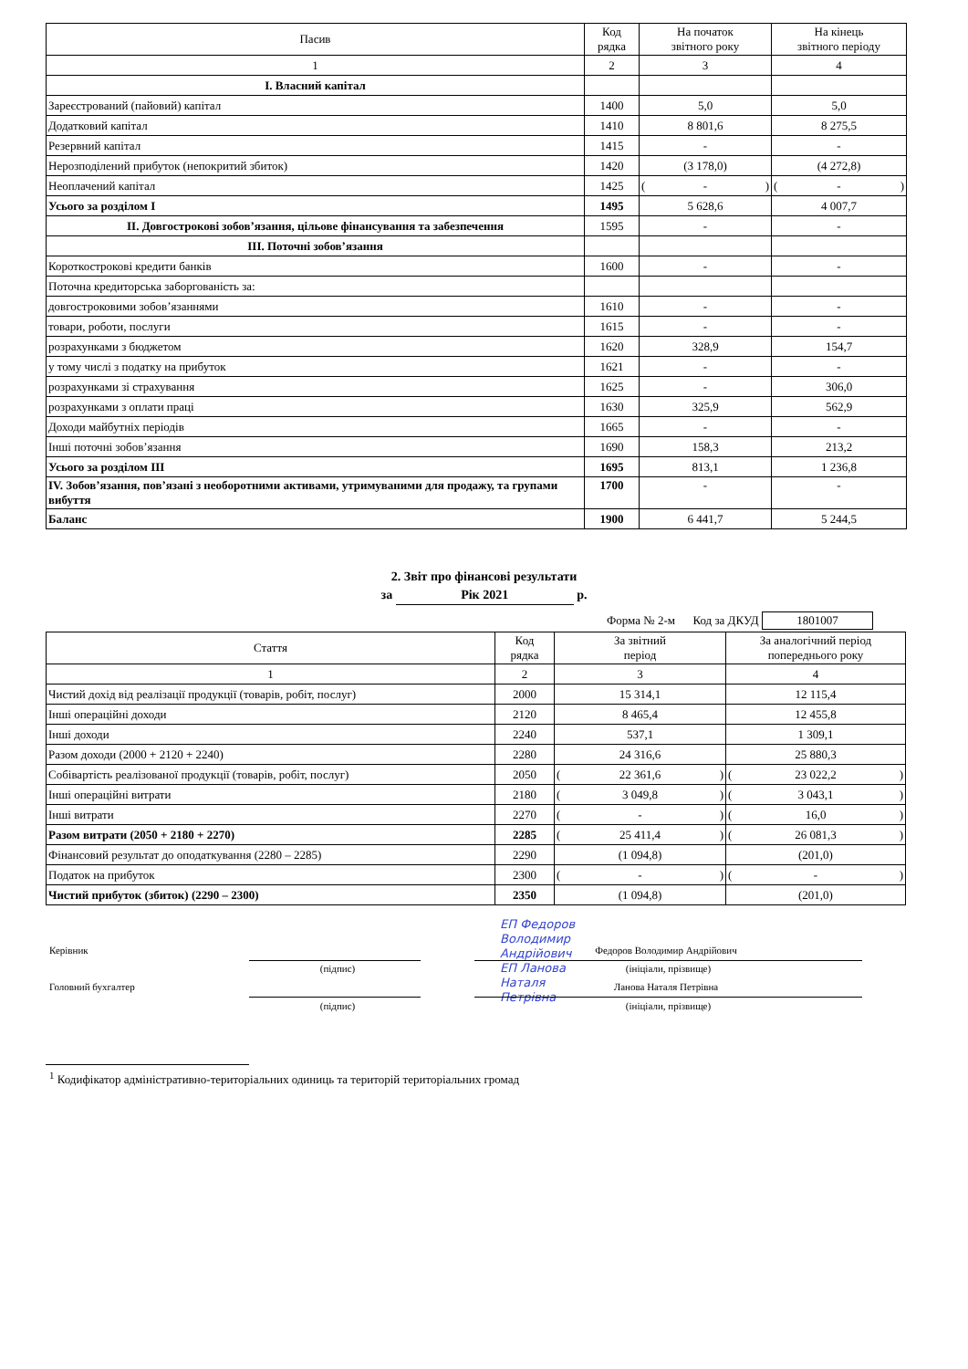| Пасив | Код рядка | На початок звітного року | На кінець звітного періоду |
| --- | --- | --- | --- |
| 1 | 2 | 3 | 4 |
| I. Власний капітал | | | |
| Зареєстрований (пайовий) капітал | 1400 | 5,0 | 5,0 |
| Додатковий капітал | 1410 | 8 801,6 | 8 275,5 |
| Резервний капітал | 1415 | - | - |
| Нерозподілений прибуток (непокритий збиток) | 1420 | (3 178,0) | (4 272,8) |
| Неоплачений капітал | 1425 | ( - ) | ( - ) |
| Усього за розділом I | 1495 | 5 628,6 | 4 007,7 |
| II. Довгострокові зобов’язання, цільове фінансування та забезпечення | 1595 | - | - |
| III. Поточні зобов’язання | | | |
| Короткострокові кредити банків | 1600 | - | - |
| Поточна кредиторська заборгованість за: | | | |
| довгостроковими зобов’язаннями | 1610 | - | - |
| товари, роботи, послуги | 1615 | - | - |
| розрахунками з бюджетом | 1620 | 328,9 | 154,7 |
| у тому числі з податку на прибуток | 1621 | - | - |
| розрахунками зі страхування | 1625 | - | 306,0 |
| розрахунками з оплати праці | 1630 | 325,9 | 562,9 |
| Доходи майбутніх періодів | 1665 | - | - |
| Інші поточні зобов’язання | 1690 | 158,3 | 213,2 |
| Усього за розділом III | 1695 | 813,1 | 1 236,8 |
| IV. Зобов’язання, пов’язані з необоротними активами, утримуваними для продажу, та групами вибуття | 1700 | - | - |
| Баланс | 1900 | 6 441,7 | 5 244,5 |
2. Звіт про фінансові результати
за Рік 2021 р.
Форма № 2-м Код за ДКУД 1801007
| Стаття | Код рядка | За звітний період | За аналогічний період попереднього року |
| --- | --- | --- | --- |
| 1 | 2 | 3 | 4 |
| Чистий дохід від реалізації продукції (товарів, робіт, послуг) | 2000 | 15 314,1 | 12 115,4 |
| Інші операційні доходи | 2120 | 8 465,4 | 12 455,8 |
| Інші доходи | 2240 | 537,1 | 1 309,1 |
| Разом доходи (2000 + 2120 + 2240) | 2280 | 24 316,6 | 25 880,3 |
| Собівартість реалізованої продукції (товарів, робіт, послуг) | 2050 | ( 22 361,6 ) | ( 23 022,2 ) |
| Інші операційні витрати | 2180 | ( 3 049,8 ) | ( 3 043,1 ) |
| Інші витрати | 2270 | ( - ) | ( 16,0 ) |
| Разом витрати (2050 + 2180 + 2270) | 2285 | ( 25 411,4 ) | ( 26 081,3 ) |
| Фінансовий результат до оподаткування (2280 – 2285) | 2290 | (1 094,8) | (201,0) |
| Податок на прибуток | 2300 | ( - ) | ( - ) |
| Чистий прибуток (збиток) (2290 – 2300) | 2350 | (1 094,8) | (201,0) |
Керівник
ЕП Федоров
Володимир
Андрійович
ЕП Ланова
Наталя
Петрівна
Федоров Володимир Андрійович
(підпис) (ініціали, прізвище)
Головний бухгалтер Ланова Наталя Петрівна
(підпис) (ініціали, прізвище)
<sup>1</sup> Кодифікатор адміністративно-територіальних одиниць та територій територіальних громад